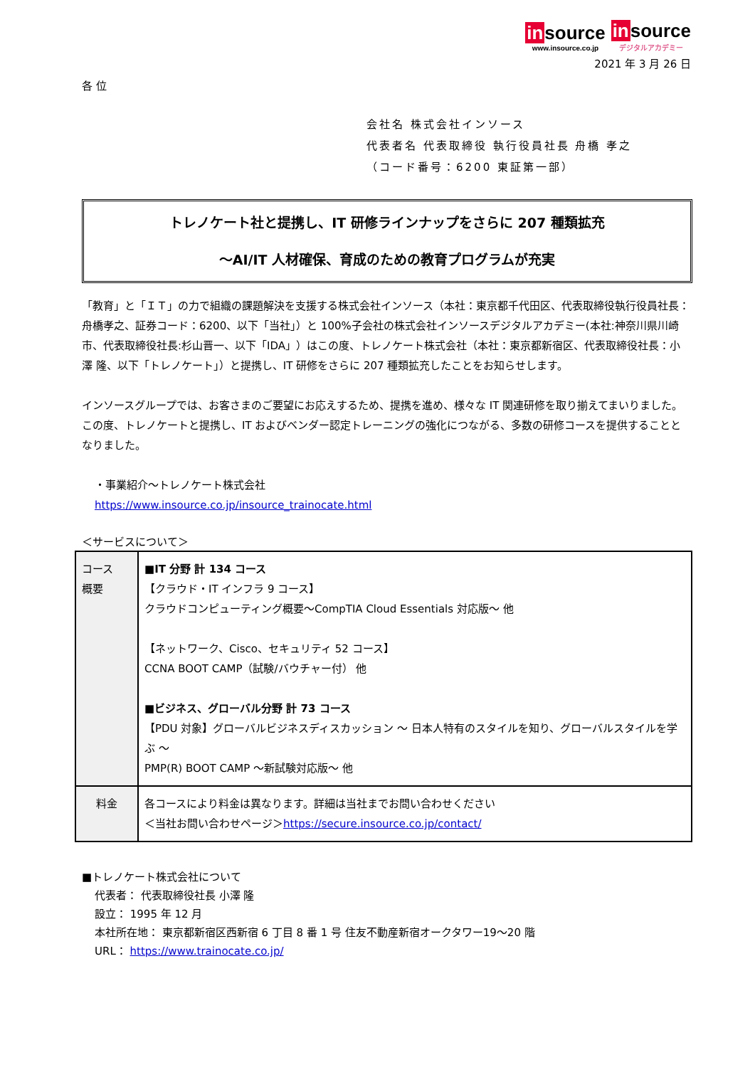in source www.insource.co.jp in source デジタルアカデミー
2021 年 3 月 26 日
各 位
会社名 株式会社インソース
代表者名 代表取締役 執行役員社長 舟橋 孝之
（コード番号：6200 東証第一部）
トレノケート社と提携し、IT 研修ラインナップをさらに 207 種類拡充
～AI/IT 人材確保、育成のための教育プログラムが充実
「教育」と「ＩＴ」の力で組織の課題解決を支援する株式会社インソース（本社：東京都千代田区、代表取締役執行役員社長：舟橋孝之、証券コード：6200、以下「当社」）と 100%子会社の株式会社インソースデジタルアカデミー(本社:神奈川県川崎市、代表取締役社長:杉山晋一、以下「IDA」）はこの度、トレノケート株式会社（本社：東京都新宿区、代表取締役社長：小澤 隆、以下「トレノケート」）と提携し、IT 研修をさらに 207 種類拡充したことをお知らせします。
インソースグループでは、お客さまのご要望にお応えするため、提携を進め、様々な IT 関連研修を取り揃えてまいりました。この度、トレノケートと提携し、IT およびベンダー認定トレーニングの強化につながる、多数の研修コースを提供することとなりました。
・事業紹介～トレノケート株式会社
https://www.insource.co.jp/insource_trainocate.html
＜サービスについて＞
| コース 概要 | ■IT 分野 計 134 コース 【クラウド・IT インフラ 9 コース】 クラウドコンピューティング概要～CompTIA Cloud Essentials 対応版～ 他 【ネットワーク、Cisco、セキュリティ 52 コース】 CCNA BOOT CAMP（試験/バウチャー付） 他 ■ビジネス、グローバル分野 計 73 コース 【PDU 対象】グローバルビジネスディスカッション ～ 日本人特有のスタイルを知り、グローバルスタイルを学ぶ ～ PMP(R) BOOT CAMP ～新試験対応版～ 他 |
| 料金 | 各コースにより料金は異なります。詳細は当社までお問い合わせください ＜当社お問い合わせページ＞ https://secure.insource.co.jp/contact/ |
■トレノケート株式会社について
代表者： 代表取締役社長 小澤 隆
設立： 1995 年 12 月
本社所在地： 東京都新宿区西新宿 6 丁目 8 番 1 号 住友不動産新宿オークタワー19～20 階
URL： https://www.trainocate.co.jp/